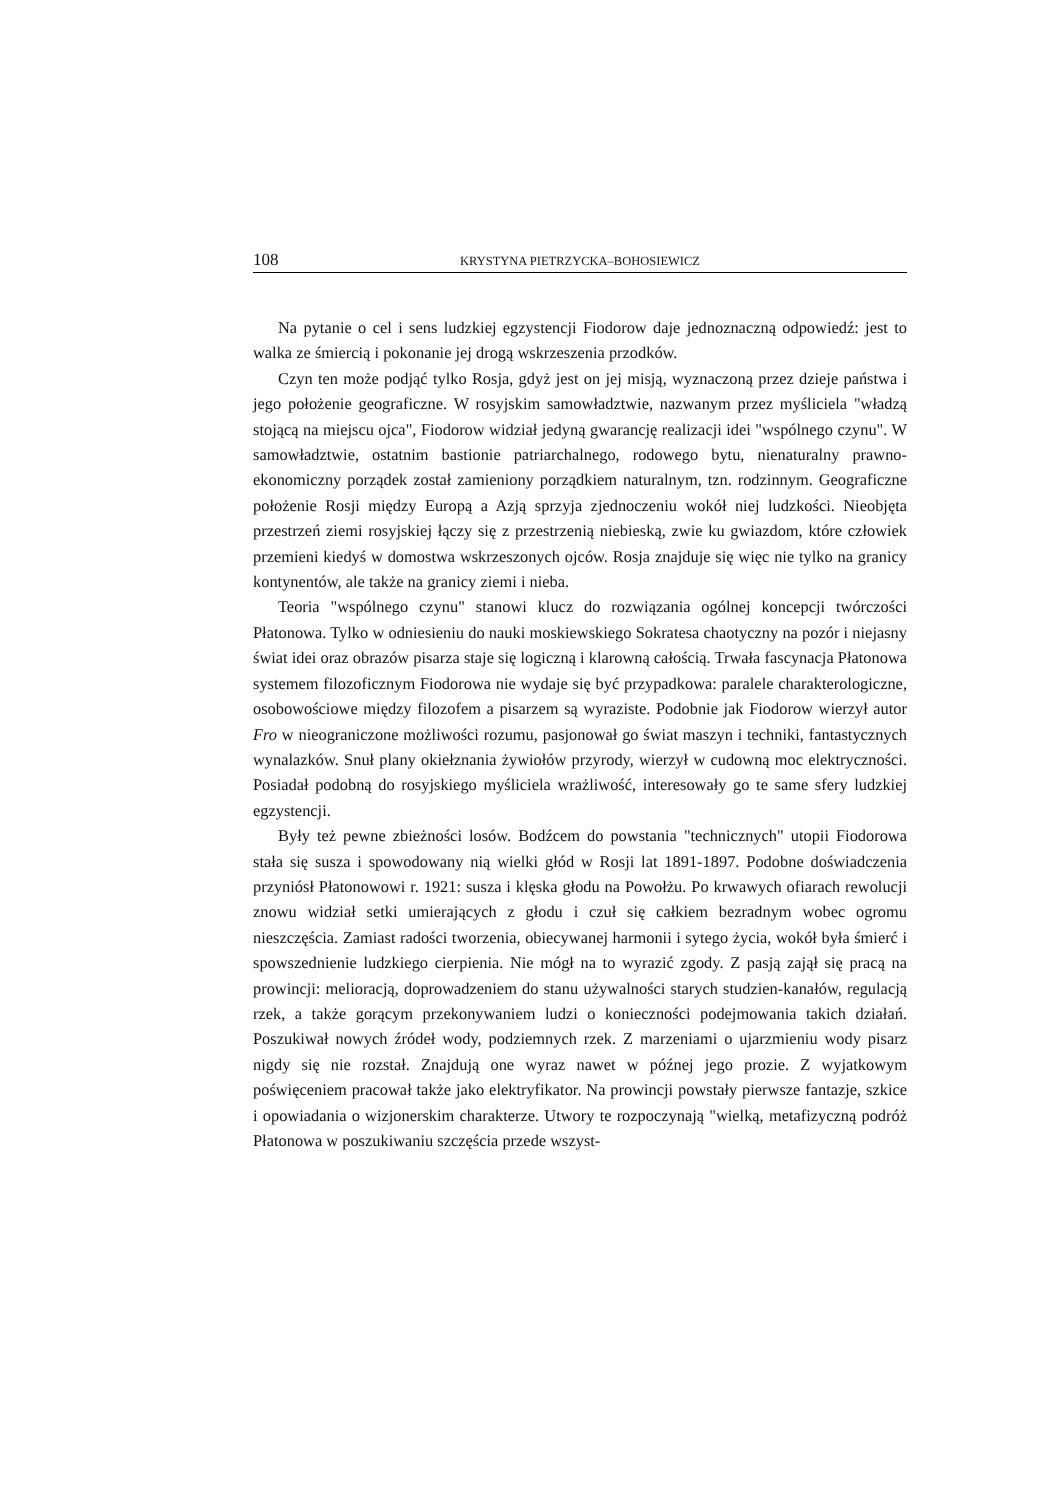108 KRYSTYNA PIETRZYCKA–BOHOSIEWICZ
Na pytanie o cel i sens ludzkiej egzystencji Fiodorow daje jednoznaczną odpowiedź: jest to walka ze śmiercią i pokonanie jej drogą wskrzeszenia przodków.
Czyn ten może podjąć tylko Rosja, gdyż jest on jej misją, wyznaczoną przez dzieje państwa i jego położenie geograficzne. W rosyjskim samowładztwie, nazwanym przez myśliciela "władzą stojącą na miejscu ojca", Fiodorow widział jedyną gwarancję realizacji idei "wspólnego czynu". W samowładztwie, ostatnim bastionie patriarchalnego, rodowego bytu, nienaturalny prawno-ekonomiczny porządek został zamieniony porządkiem naturalnym, tzn. rodzinnym. Geograficzne położenie Rosji między Europą a Azją sprzyja zjednoczeniu wokół niej ludzkości. Nieobjęta przestrzeń ziemi rosyjskiej łączy się z przestrzenią niebieską, zwie ku gwiazdom, które człowiek przemieni kiedyś w domostwa wskrzeszonych ojców. Rosja znajduje się więc nie tylko na granicy kontynentów, ale także na granicy ziemi i nieba.
Teoria "wspólnego czynu" stanowi klucz do rozwiązania ogólnej koncepcji twórczości Płatonowa. Tylko w odniesieniu do nauki moskiewskiego Sokratesa chaotyczny na pozór i niejasny świat idei oraz obrazów pisarza staje się logiczną i klarowną całością. Trwała fascynacja Płatonowa systemem filozoficznym Fiodorowa nie wydaje się być przypadkowa: paralele charakterologiczne, osobowościowe między filozofem a pisarzem są wyraziste. Podobnie jak Fiodorow wierzył autor Fro w nieograniczone możliwości rozumu, pasjonował go świat maszyn i techniki, fantastycznych wynalazków. Snuł plany okiełznania żywiołów przyrody, wierzył w cudowną moc elektryczności. Posiadał podobną do rosyjskiego myśliciela wrażliwość, interesowały go te same sfery ludzkiej egzystencji.
Były też pewne zbieżności losów. Bodźcem do powstania "technicznych" utopii Fiodorowa stała się susza i spowodowany nią wielki głód w Rosji lat 1891-1897. Podobne doświadczenia przyniósł Płatonowowi r. 1921: susza i klęska głodu na Powołżu. Po krwawych ofiarach rewolucji znowu widział setki umierających z głodu i czuł się całkiem bezradnym wobec ogromu nieszczęścia. Zamiast radości tworzenia, obiecywanej harmonii i sytego życia, wokół była śmierć i spowszednienie ludzkiego cierpienia. Nie mógł na to wyrazić zgody. Z pasją zajął się pracą na prowincji: melioracją, doprowadzeniem do stanu używalności starych studzien-kanałów, regulacją rzek, a także gorącym przekonywaniem ludzi o konieczności podejmowania takich działań. Poszukiwał nowych źródeł wody, podziemnych rzek. Z marzeniami o ujarzmieniu wody pisarz nigdy się nie rozstał. Znajdują one wyraz nawet w późnej jego prozie. Z wyjatkowym poświęceniem pracował także jako elektryfikator. Na prowincji powstały pierwsze fantazje, szkice i opowiadania o wizjonerskim charakterze. Utwory te rozpoczynają "wielką, metafizyczną podróż Płatonowa w poszukiwaniu szczęścia przede wszyst-